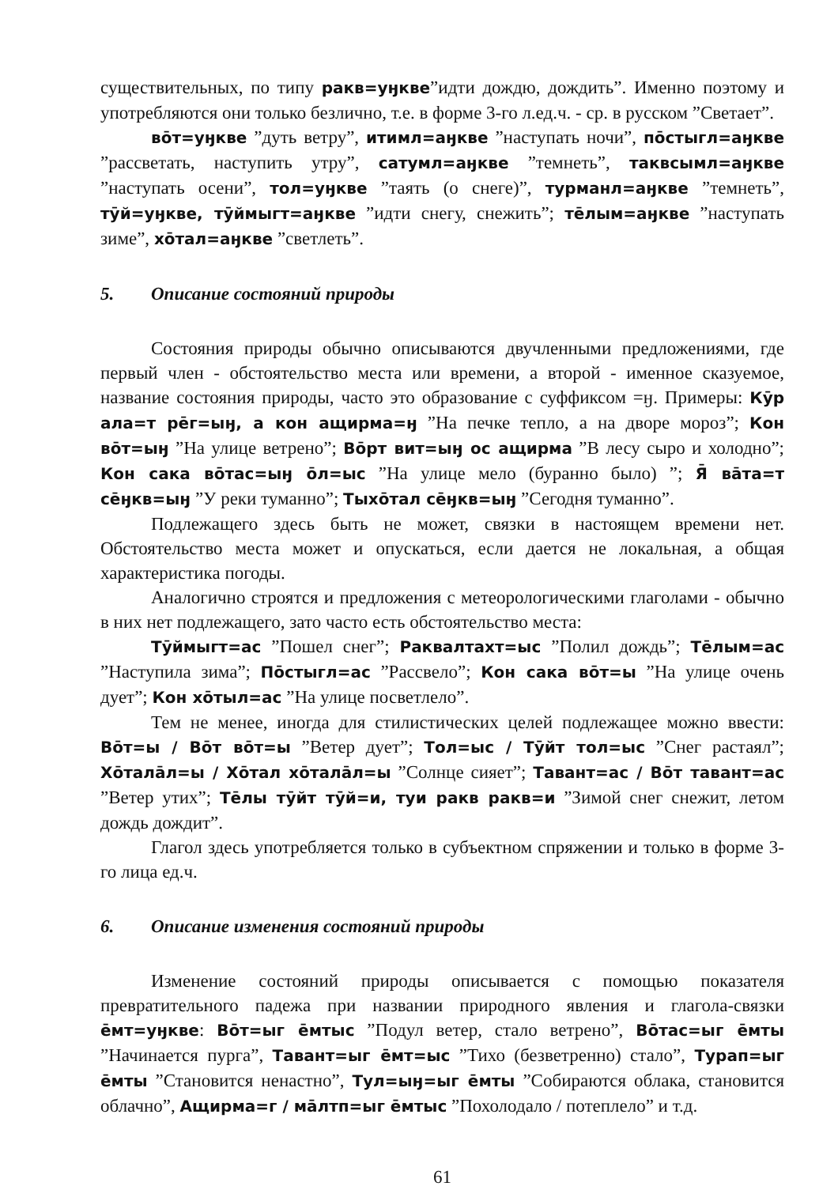существительных, по типу ракв=уӈкве”идти дождю, дождить”. Именно поэтому и употребляются они только безлично, т.е. в форме 3-го л.ед.ч. - ср. в русском ”Светает”.
вōт=уӈкве ”дуть ветру”, итимл=аӈкве ”наступать ночи”, пōстыгл=аӈкве ”рассветать, наступить утру”, сатумл=аӈкве ”темнеть”, таквсымл=аӈкве ”наступать осени”, тол=уӈкве ”таять (о снеге)”, турманл=аӈкве ”темнеть”, тӯй=уӈкве, тӯймыгт=аӈкве ”идти снегу, снежить”; тēлым=аӈкве ”наступать зиме”, хōтал=аӈкве ”светлеть”.
5. Описание состояний природы
Состояния природы обычно описываются двучленными предложениями, где первый член - обстоятельство места или времени, а второй - именное сказуемое, название состояния природы, часто это образование с суффиксом =ӈ. Примеры: Кӯр ала=т рēг=ыӈ, а кон ащирма=ӈ ”На печке тепло, а на дворе мороз”; Кон вōт=ыӈ ”На улице ветрено”; Вōрт вит=ыӈ ос ащирма ”В лесу сыро и холодно”; Кон сака вōтас=ыӈ ōл=ыс ”На улице мело (буранно было) ”; Я̄ вāта=т сēӈкв=ыӈ ”У реки туманно”; Тыхōтал сēӈкв=ыӈ ”Сегодня туманно”.
Подлежащего здесь быть не может, связки в настоящем времени нет. Обстоятельство места может и опускаться, если дается не локальная, а общая характеристика погоды.
Аналогично строятся и предложения с метеорологическими глаголами - обычно в них нет подлежащего, зато часто есть обстоятельство места:
Тӯймыгт=ас ”Пошел снег”; Раквалтахт=ыс ”Полил дождь”; Тēлым=ас ”Наступила зима”; Пōстыгл=ас ”Рассвело”; Кон сака вōт=ы ”На улице очень дует”; Кон хōтыл=ас ”На улице посветлело”.
Тем не менее, иногда для стилистических целей подлежащее можно ввести: Вōт=ы / Вōт вōт=ы ”Ветер дует”; Тол=ыс / Тӯйт тол=ыс ”Снег растаял”; Хōталāл=ы / Хōтал хōталāл=ы ”Солнце сияет”; Тавант=ас / Вōт тавант=ас ”Ветер утих”; Тēлы тӯйт тӯй=и, туи ракв ракв=и ”Зимой снег снежит, летом дождь дождит”.
Глагол здесь употребляется только в субъектном спряжении и только в форме 3-го лица ед.ч.
6. Описание изменения состояний природы
Изменение состояний природы описывается с помощью показателя превратительного падежа при названии природного явления и глагола-связки ēмт=уӈкве: Вōт=ыг ēмтыс ”Подул ветер, стало ветрено”, Вōтас=ыг ēмты ”Начинается пурга”, Тавант=ыг ēмт=ыс ”Тихо (безветренно) стало”, Турап=ыг ēмты ”Становится ненастно”, Тул=ыӈ=ыг ēмты ”Собираются облака, становится облачно”, Ащирма=г / мāлтп=ыг ēмтыс ”Похолодало / потеплело” и т.д.
61